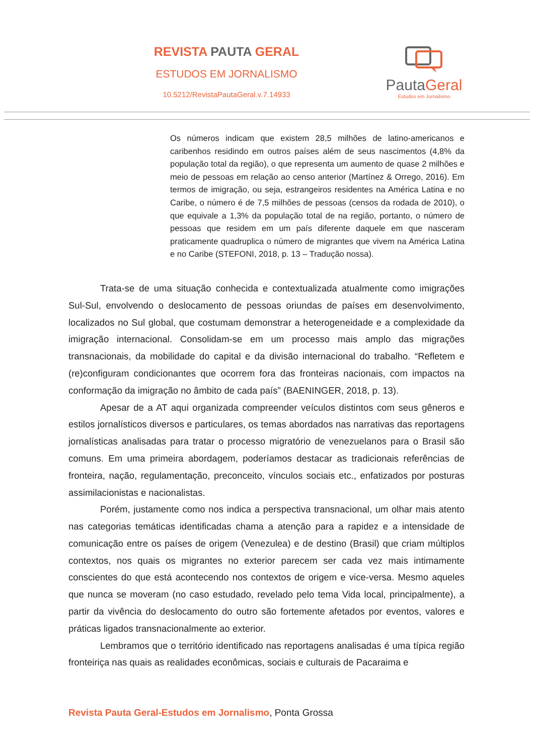REVISTA PAUTA GERAL
ESTUDOS EM JORNALISMO
10.5212/RevistaPautaGeral.v.7.14933
PautaGeral
Estudos em Jornalismo
Os números indicam que existem 28,5 milhões de latino-americanos e caribenhos residindo em outros países além de seus nascimentos (4,8% da população total da região), o que representa um aumento de quase 2 milhões e meio de pessoas em relação ao censo anterior (Martínez & Orrego, 2016). Em termos de imigração, ou seja, estrangeiros residentes na América Latina e no Caribe, o número é de 7,5 milhões de pessoas (censos da rodada de 2010), o que equivale a 1,3% da população total de na região, portanto, o número de pessoas que residem em um país diferente daquele em que nasceram praticamente quadruplica o número de migrantes que vivem na América Latina e no Caribe (STEFONI, 2018, p. 13 – Tradução nossa).
Trata-se de uma situação conhecida e contextualizada atualmente como imigrações Sul-Sul, envolvendo o deslocamento de pessoas oriundas de países em desenvolvimento, localizados no Sul global, que costumam demonstrar a heterogeneidade e a complexidade da imigração internacional. Consolidam-se em um processo mais amplo das migrações transnacionais, da mobilidade do capital e da divisão internacional do trabalho. “Refletem e (re)configuram condicionantes que ocorrem fora das fronteiras nacionais, com impactos na conformação da imigração no âmbito de cada país” (BAENINGER, 2018, p. 13).
Apesar de a AT aqui organizada compreender veículos distintos com seus gêneros e estilos jornalísticos diversos e particulares, os temas abordados nas narrativas das reportagens jornalísticas analisadas para tratar o processo migratório de venezuelanos para o Brasil são comuns. Em uma primeira abordagem, poderíamos destacar as tradicionais referências de fronteira, nação, regulamentação, preconceito, vínculos sociais etc., enfatizados por posturas assimilacionistas e nacionalistas.
Porém, justamente como nos indica a perspectiva transnacional, um olhar mais atento nas categorias temáticas identificadas chama a atenção para a rapidez e a intensidade de comunicação entre os países de origem (Venezulea) e de destino (Brasil) que criam múltiplos contextos, nos quais os migrantes no exterior parecem ser cada vez mais intimamente conscientes do que está acontecendo nos contextos de origem e vice-versa. Mesmo aqueles que nunca se moveram (no caso estudado, revelado pelo tema Vida local, principalmente), a partir da vivência do deslocamento do outro são fortemente afetados por eventos, valores e práticas ligados transnacionalmente ao exterior.
Lembramos que o território identificado nas reportagens analisadas é uma típica região fronteiriça nas quais as realidades econômicas, sociais e culturais de Pacaraima e
Revista Pauta Geral-Estudos em Jornalismo, Ponta Grossa